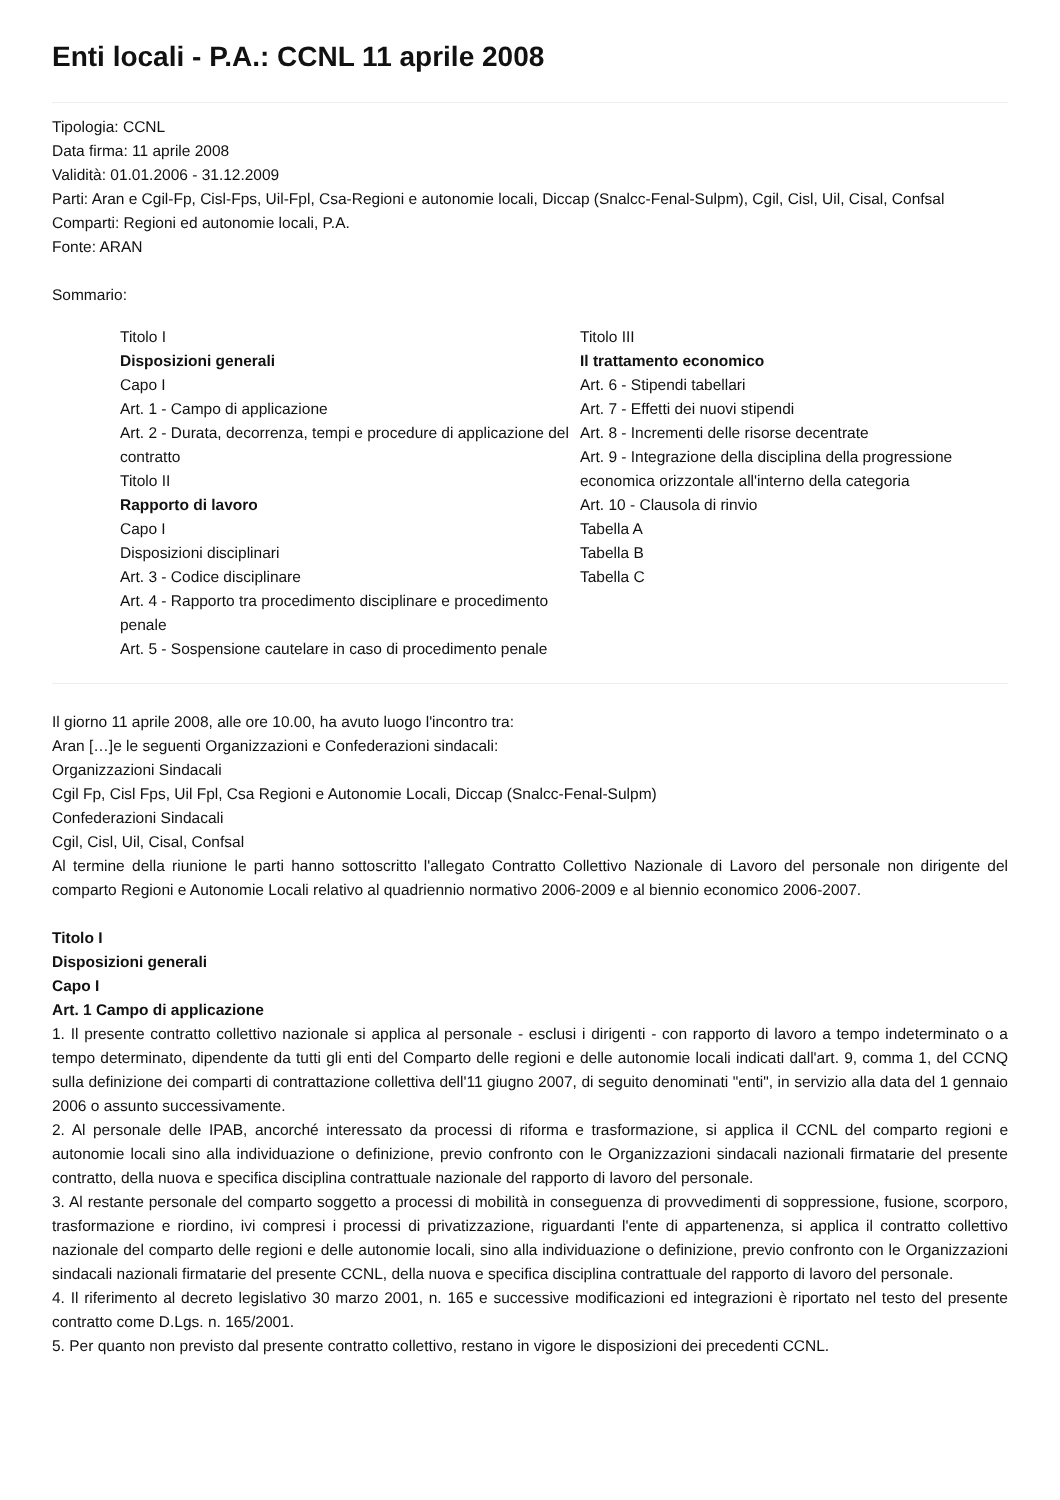Enti locali - P.A.: CCNL 11 aprile 2008
Tipologia: CCNL
Data firma: 11 aprile 2008
Validità: 01.01.2006 - 31.12.2009
Parti: Aran e Cgil-Fp, Cisl-Fps, Uil-Fpl, Csa-Regioni e autonomie locali, Diccap (Snalcc-Fenal-Sulpm), Cgil, Cisl, Uil, Cisal, Confsal
Comparti: Regioni ed autonomie locali, P.A.
Fonte: ARAN
Sommario:
Titolo I
Disposizioni generali
Capo I
Art. 1 - Campo di applicazione
Art. 2 - Durata, decorrenza, tempi e procedure di applicazione del contratto
Titolo II
Rapporto di lavoro
Capo I
Disposizioni disciplinari
Art. 3 - Codice disciplinare
Art. 4 - Rapporto tra procedimento disciplinare e procedimento penale
Art. 5 - Sospensione cautelare in caso di procedimento penale
Titolo III
Il trattamento economico
Art. 6 - Stipendi tabellari
Art. 7 - Effetti dei nuovi stipendi
Art. 8 - Incrementi delle risorse decentrate
Art. 9 - Integrazione della disciplina della progressione economica orizzontale all'interno della categoria
Art. 10 - Clausola di rinvio
Tabella A
Tabella B
Tabella C
Il giorno 11 aprile 2008, alle ore 10.00, ha avuto luogo l'incontro tra:
Aran […]e le seguenti Organizzazioni e Confederazioni sindacali:
Organizzazioni Sindacali
Cgil Fp, Cisl Fps, Uil Fpl, Csa Regioni e Autonomie Locali, Diccap (Snalcc-Fenal-Sulpm)
Confederazioni Sindacali
Cgil, Cisl, Uil, Cisal, Confsal
Al termine della riunione le parti hanno sottoscritto l'allegato Contratto Collettivo Nazionale di Lavoro del personale non dirigente del comparto Regioni e Autonomie Locali relativo al quadriennio normativo 2006-2009 e al biennio economico 2006-2007.
Titolo I
Disposizioni generali
Capo I
Art. 1 Campo di applicazione
1. Il presente contratto collettivo nazionale si applica al personale - esclusi i dirigenti - con rapporto di lavoro a tempo indeterminato o a tempo determinato, dipendente da tutti gli enti del Comparto delle regioni e delle autonomie locali indicati dall'art. 9, comma 1, del CCNQ sulla definizione dei comparti di contrattazione collettiva dell'11 giugno 2007, di seguito denominati "enti", in servizio alla data del 1 gennaio 2006 o assunto successivamente.
2. Al personale delle IPAB, ancorché interessato da processi di riforma e trasformazione, si applica il CCNL del comparto regioni e autonomie locali sino alla individuazione o definizione, previo confronto con le Organizzazioni sindacali nazionali firmatarie del presente contratto, della nuova e specifica disciplina contrattuale nazionale del rapporto di lavoro del personale.
3. Al restante personale del comparto soggetto a processi di mobilità in conseguenza di provvedimenti di soppressione, fusione, scorporo, trasformazione e riordino, ivi compresi i processi di privatizzazione, riguardanti l'ente di appartenenza, si applica il contratto collettivo nazionale del comparto delle regioni e delle autonomie locali, sino alla individuazione o definizione, previo confronto con le Organizzazioni sindacali nazionali firmatarie del presente CCNL, della nuova e specifica disciplina contrattuale del rapporto di lavoro del personale.
4. Il riferimento al decreto legislativo 30 marzo 2001, n. 165 e successive modificazioni ed integrazioni è riportato nel testo del presente contratto come D.Lgs. n. 165/2001.
5. Per quanto non previsto dal presente contratto collettivo, restano in vigore le disposizioni dei precedenti CCNL.